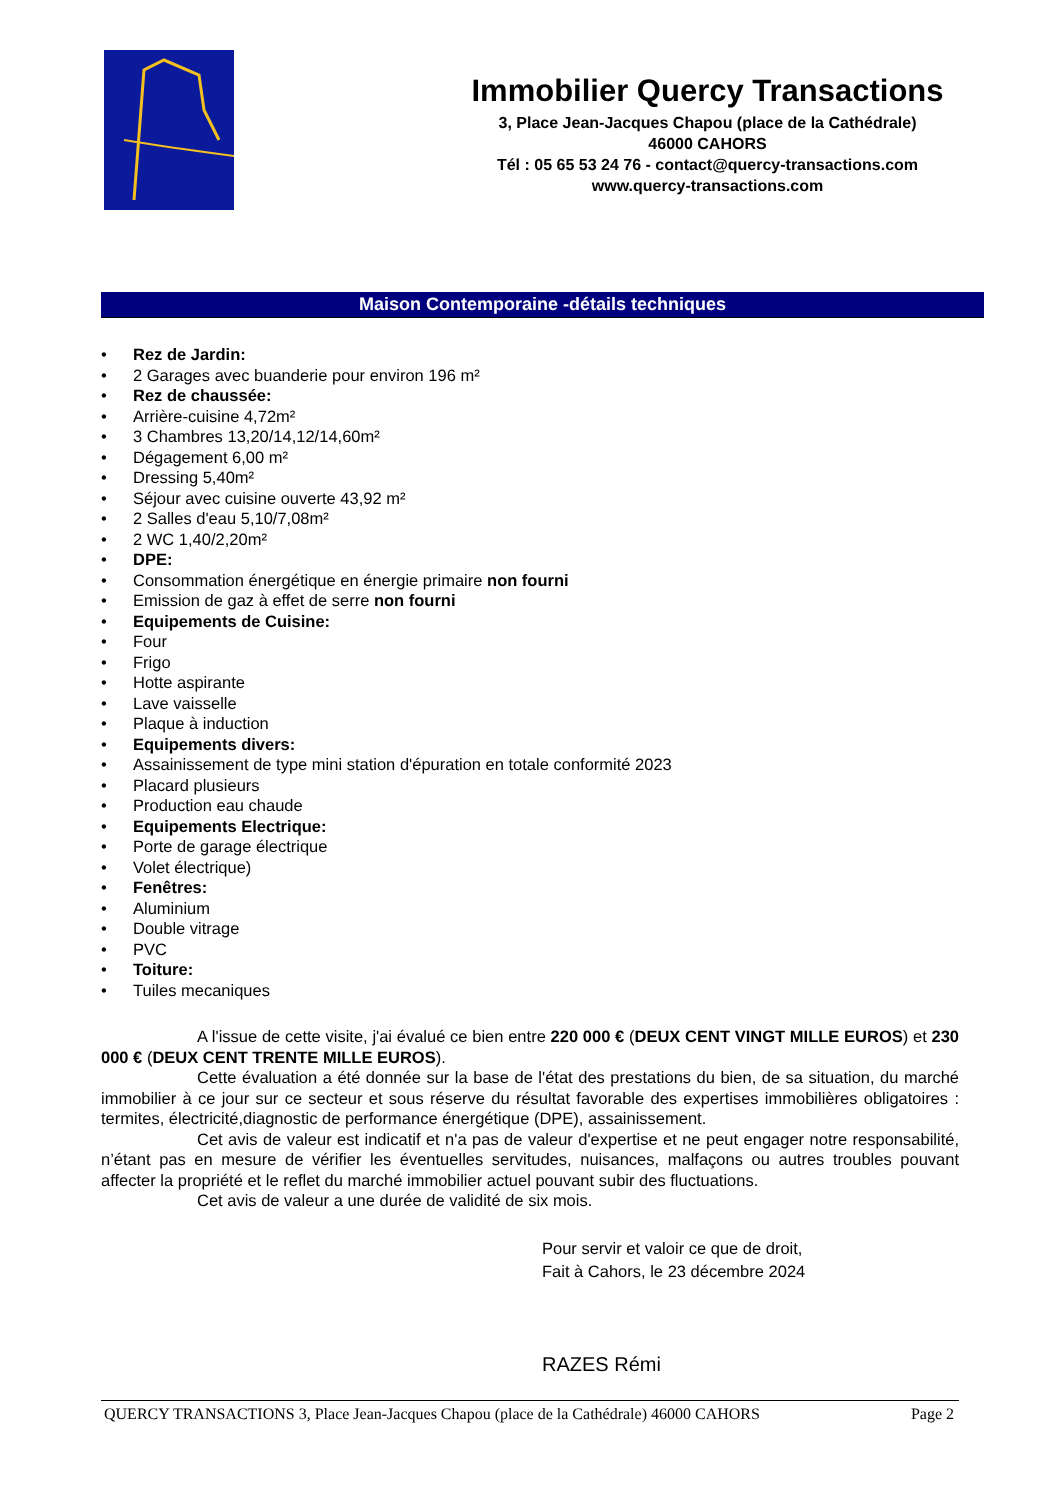Immobilier Quercy Transactions
3, Place Jean-Jacques Chapou (place de la Cathédrale)
46000 CAHORS
Tél : 05 65 53 24 76 - contact@quercy-transactions.com
www.quercy-transactions.com
Maison Contemporaine -détails techniques
• Rez de Jardin:
• 2 Garages avec buanderie pour environ 196 m²
• Rez de chaussée:
• Arrière-cuisine 4,72m²
• 3 Chambres 13,20/14,12/14,60m²
• Dégagement 6,00 m²
• Dressing 5,40m²
• Séjour avec cuisine ouverte 43,92 m²
• 2 Salles d'eau 5,10/7,08m²
• 2 WC 1,40/2,20m²
• DPE:
• Consommation énergétique en énergie primaire non fourni
• Emission de gaz à effet de serre non fourni
• Equipements de Cuisine:
• Four
• Frigo
• Hotte aspirante
• Lave vaisselle
• Plaque à induction
• Equipements divers:
• Assainissement de type mini station d'épuration en totale conformité 2023
• Placard plusieurs
• Production eau chaude
• Equipements Electrique:
• Porte de garage électrique
• Volet électrique)
• Fenêtres:
• Aluminium
• Double vitrage
• PVC
• Toiture:
• Tuiles mecaniques
A l'issue de cette visite, j'ai évalué ce bien entre 220 000 € (DEUX CENT VINGT MILLE EUROS) et 230 000 € (DEUX CENT TRENTE MILLE EUROS).
Cette évaluation a été donnée sur la base de l'état des prestations du bien, de sa situation, du marché immobilier à ce jour sur ce secteur et sous réserve du résultat favorable des expertises immobilières obligatoires : termites, électricité,diagnostic de performance énergétique (DPE), assainissement.
Cet avis de valeur est indicatif et n'a pas de valeur d'expertise et ne peut engager notre responsabilité, n’étant pas en mesure de vérifier les éventuelles servitudes, nuisances, malfaçons ou autres troubles pouvant affecter la propriété et le reflet du marché immobilier actuel pouvant subir des fluctuations.
Cet avis de valeur a une durée de validité de six mois.
Pour servir et valoir ce que de droit,
Fait à Cahors, le 23 décembre 2024
RAZES Rémi
QUERCY TRANSACTIONS 3, Place Jean-Jacques Chapou (place de la Cathédrale) 46000 CAHORS Page 2